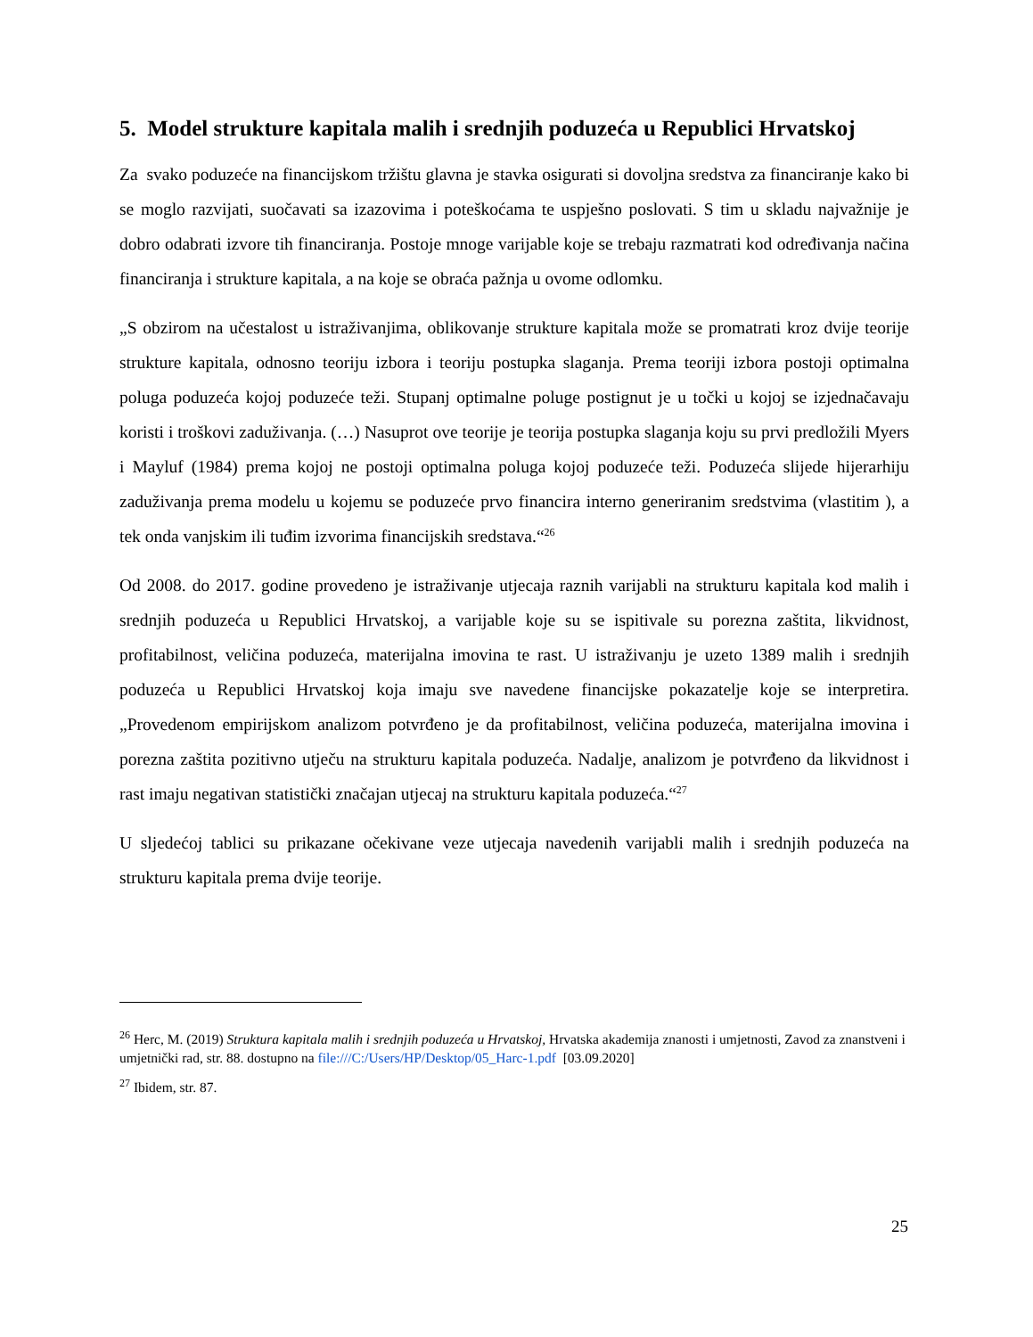5. Model strukture kapitala malih i srednjih poduzeća u Republici Hrvatskoj
Za svako poduzeće na financijskom tržištu glavna je stavka osigurati si dovoljna sredstva za financiranje kako bi se moglo razvijati, suočavati sa izazovima i poteškoćama te uspješno poslovati. S tim u skladu najvažnije je dobro odabrati izvore tih financiranja. Postoje mnoge varijable koje se trebaju razmatrati kod određivanja načina financiranja i strukture kapitala, a na koje se obraća pažnja u ovome odlomku.
„S obzirom na učestalost u istraživanjima, oblikovanje strukture kapitala može se promatrati kroz dvije teorije strukture kapitala, odnosno teoriju izbora i teoriju postupka slaganja. Prema teoriji izbora postoji optimalna poluga poduzeća kojoj poduzeće teži. Stupanj optimalne poluge postignut je u točki u kojoj se izjednačavaju koristi i troškovi zaduživanja. (…) Nasuprot ove teorije je teorija postupka slaganja koju su prvi predložili Myers i Mayluf (1984) prema kojoj ne postoji optimalna poluga kojoj poduzeće teži. Poduzeća slijede hijerarhiju zaduživanja prema modelu u kojemu se poduzeće prvo financira interno generiranim sredstvima (vlastitim ), a tek onda vanjskim ili tuđim izvorima financijskih sredstava.“<sup>26</sup>
Od 2008. do 2017. godine provedeno je istraživanje utjecaja raznih varijabli na strukturu kapitala kod malih i srednjih poduzeća u Republici Hrvatskoj, a varijable koje su se ispitivale su porezna zaštita, likvidnost, profitabilnost, veličina poduzeća, materijalna imovina te rast. U istraživanju je uzeto 1389 malih i srednjih poduzeća u Republici Hrvatskoj koja imaju sve navedene financijske pokazatelje koje se interpretira. „Provedenom empirijskom analizom potvrđeno je da profitabilnost, veličina poduzeća, materijalna imovina i porezna zaštita pozitivno utječu na strukturu kapitala poduzeća. Nadalje, analizom je potvrđeno da likvidnost i rast imaju negativan statistički značajan utjecaj na strukturu kapitala poduzeća.“<sup>27</sup>
U sljedećoj tablici su prikazane očekivane veze utjecaja navedenih varijabli malih i srednjih poduzeća na strukturu kapitala prema dvije teorije.
<sup>26</sup> Herc, M. (2019) Struktura kapitala malih i srednjih poduzeća u Hrvatskoj, Hrvatska akademija znanosti i umjetnosti, Zavod za znanstveni i umjetnički rad, str. 88. dostupno na file:///C:/Users/HP/Desktop/05_Harc-1.pdf [03.09.2020]
<sup>27</sup> Ibidem, str. 87.
25